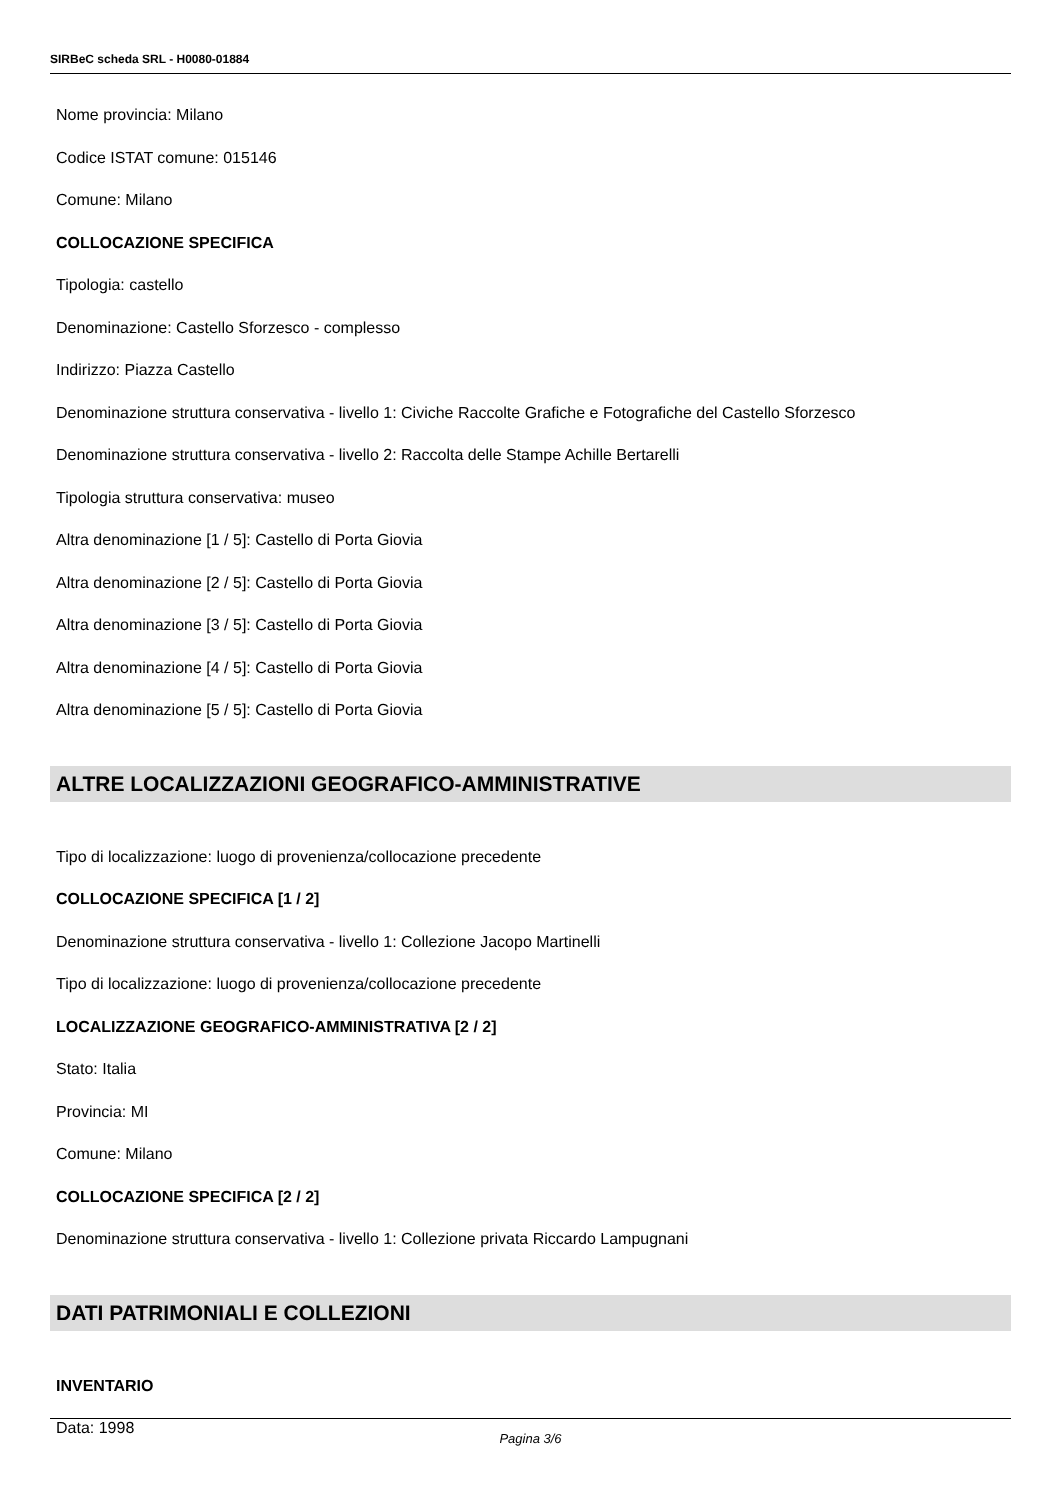SIRBeC scheda SRL - H0080-01884
Nome provincia: Milano
Codice ISTAT comune: 015146
Comune: Milano
COLLOCAZIONE SPECIFICA
Tipologia: castello
Denominazione: Castello Sforzesco - complesso
Indirizzo: Piazza Castello
Denominazione struttura conservativa - livello 1: Civiche Raccolte Grafiche e Fotografiche del Castello Sforzesco
Denominazione struttura conservativa - livello 2: Raccolta delle Stampe Achille Bertarelli
Tipologia struttura conservativa: museo
Altra denominazione [1 / 5]: Castello di Porta Giovia
Altra denominazione [2 / 5]: Castello di Porta Giovia
Altra denominazione [3 / 5]: Castello di Porta Giovia
Altra denominazione [4 / 5]: Castello di Porta Giovia
Altra denominazione [5 / 5]: Castello di Porta Giovia
ALTRE LOCALIZZAZIONI GEOGRAFICO-AMMINISTRATIVE
Tipo di localizzazione: luogo di provenienza/collocazione precedente
COLLOCAZIONE SPECIFICA [1 / 2]
Denominazione struttura conservativa - livello 1: Collezione Jacopo Martinelli
Tipo di localizzazione: luogo di provenienza/collocazione precedente
LOCALIZZAZIONE GEOGRAFICO-AMMINISTRATIVA [2 / 2]
Stato: Italia
Provincia: MI
Comune: Milano
COLLOCAZIONE SPECIFICA [2 / 2]
Denominazione struttura conservativa - livello 1: Collezione privata Riccardo Lampugnani
DATI PATRIMONIALI E COLLEZIONI
INVENTARIO
Data: 1998
Pagina 3/6